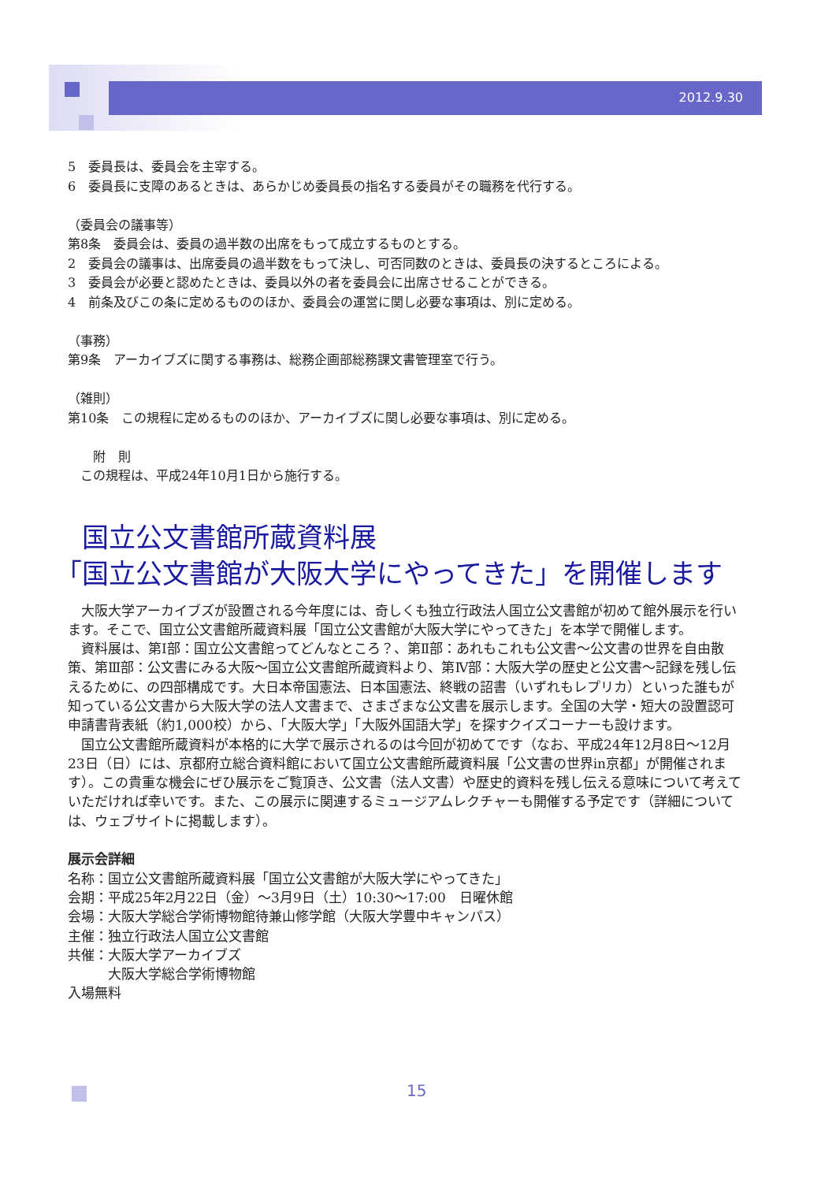2012.9.30
5　委員長は、委員会を主宰する。
6　委員長に支障のあるときは、あらかじめ委員長の指名する委員がその職務を代行する。
（委員会の議事等）
第8条　委員会は、委員の過半数の出席をもって成立するものとする。
2　委員会の議事は、出席委員の過半数をもって決し、可否同数のときは、委員長の決するところによる。
3　委員会が必要と認めたときは、委員以外の者を委員会に出席させることができる。
4　前条及びこの条に定めるもののほか、委員会の運営に関し必要な事項は、別に定める。
（事務）
第9条　アーカイブズに関する事務は、総務企画部総務課文書管理室で行う。
（雑則）
第10条　この規程に定めるもののほか、アーカイブズに関し必要な事項は、別に定める。
　　附　則
　この規程は、平成24年10月1日から施行する。
　国立公文書館所蔵資料展
「国立公文書館が大阪大学にやってきた」を開催します
　大阪大学アーカイブズが設置される今年度には、奇しくも独立行政法人国立公文書館が初めて館外展示を行います。そこで、国立公文書館所蔵資料展「国立公文書館が大阪大学にやってきた」を本学で開催します。
　資料展は、第Ⅰ部：国立公文書館ってどんなところ？、第Ⅱ部：あれもこれも公文書～公文書の世界を自由散策、第Ⅲ部：公文書にみる大阪～国立公文書館所蔵資料より、第Ⅳ部：大阪大学の歴史と公文書～記録を残し伝えるために、の四部構成です。大日本帝国憲法、日本国憲法、終戦の詔書（いずれもレプリカ）といった誰もが知っている公文書から大阪大学の法人文書まで、さまざまな公文書を展示します。全国の大学・短大の設置認可申請書背表紙（約1,000校）から、「大阪大学」「大阪外国語大学」を探すクイズコーナーも設けます。
　国立公文書館所蔵資料が本格的に大学で展示されるのは今回が初めてです（なお、平成24年12月8日～12月23日（日）には、京都府立総合資料館において国立公文書館所蔵資料展「公文書の世界in京都」が開催されます）。この貴重な機会にぜひ展示をご覧頂き、公文書（法人文書）や歴史的資料を残し伝える意味について考えていただければ幸いです。また、この展示に関連するミュージアムレクチャーも開催する予定です（詳細については、ウェブサイトに掲載します）。
展示会詳細
名称：国立公文書館所蔵資料展「国立公文書館が大阪大学にやってきた」
会期：平成25年2月22日（金）～3月9日（土）10:30～17:00　日曜休館
会場：大阪大学総合学術博物館待兼山修学館（大阪大学豊中キャンパス）
主催：独立行政法人国立公文書館
共催：大阪大学アーカイブズ
　　　大阪大学総合学術博物館
入場無料
15